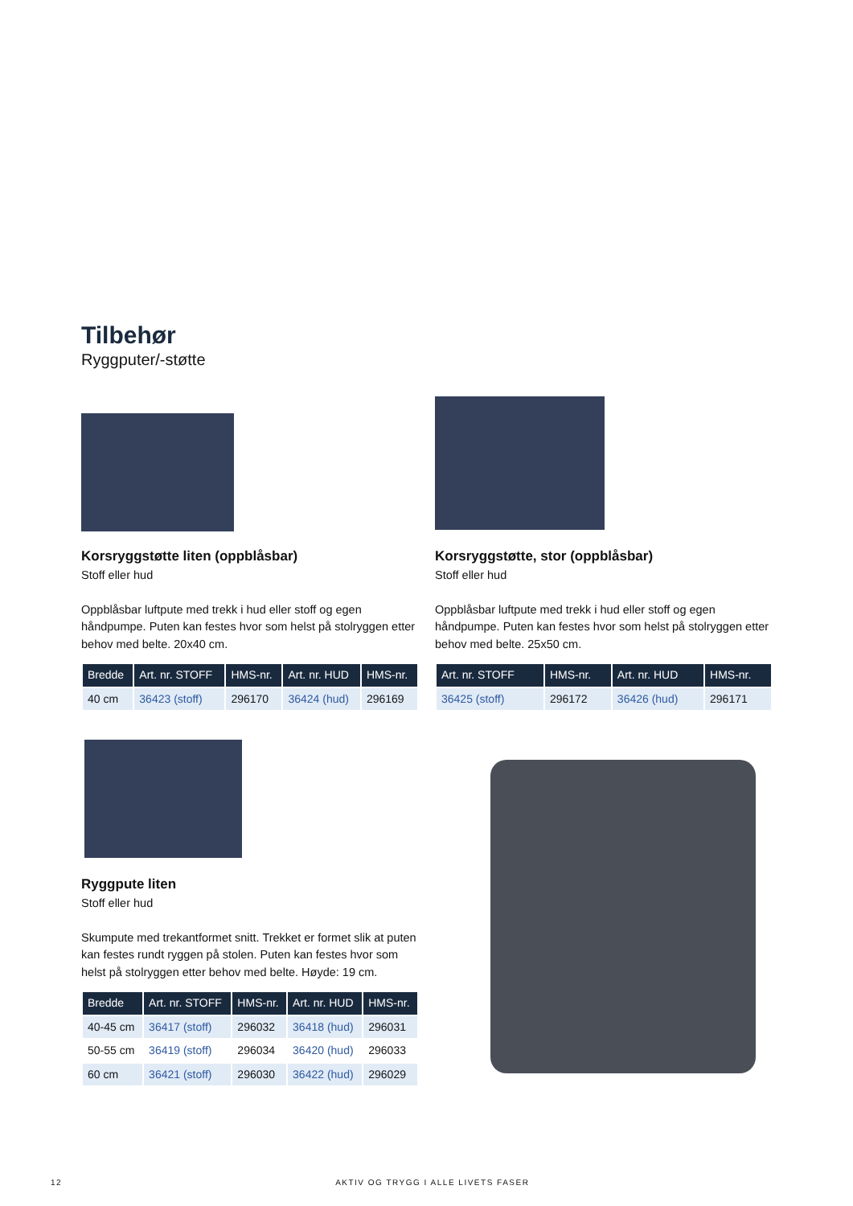Tilbehør
Ryggputer/-støtte
Korsryggstøtte liten (oppblåsbar)
Stoff eller hud
Oppblåsbar luftpute med trekk i hud eller stoff og egen håndpumpe. Puten kan festes hvor som helst på stolryggen etter behov med belte. 20x40 cm.
| Bredde | Art. nr. STOFF | HMS-nr. | Art. nr. HUD | HMS-nr. |
| --- | --- | --- | --- | --- |
| 40 cm | 36423 (stoff) | 296170 | 36424 (hud) | 296169 |
Korsryggstøtte, stor (oppblåsbar)
Stoff eller hud
Oppblåsbar luftpute med trekk i hud eller stoff og egen håndpumpe. Puten kan festes hvor som helst på stolryggen etter behov med belte. 25x50 cm.
| Art. nr. STOFF | HMS-nr. | Art. nr. HUD | HMS-nr. |
| --- | --- | --- | --- |
| 36425 (stoff) | 296172 | 36426 (hud) | 296171 |
Ryggpute liten
Stoff eller hud
Skumpute med trekantformet snitt. Trekket er formet slik at puten kan festes rundt ryggen på stolen. Puten kan festes hvor som helst på stolryggen etter behov med belte. Høyde: 19 cm.
| Bredde | Art. nr. STOFF | HMS-nr. | Art. nr. HUD | HMS-nr. |
| --- | --- | --- | --- | --- |
| 40-45 cm | 36417 (stoff) | 296032 | 36418 (hud) | 296031 |
| 50-55 cm | 36419 (stoff) | 296034 | 36420 (hud) | 296033 |
| 60 cm | 36421 (stoff) | 296030 | 36422 (hud) | 296029 |
12 AKTIV OG TRYGG I ALLE LIVETS FASER